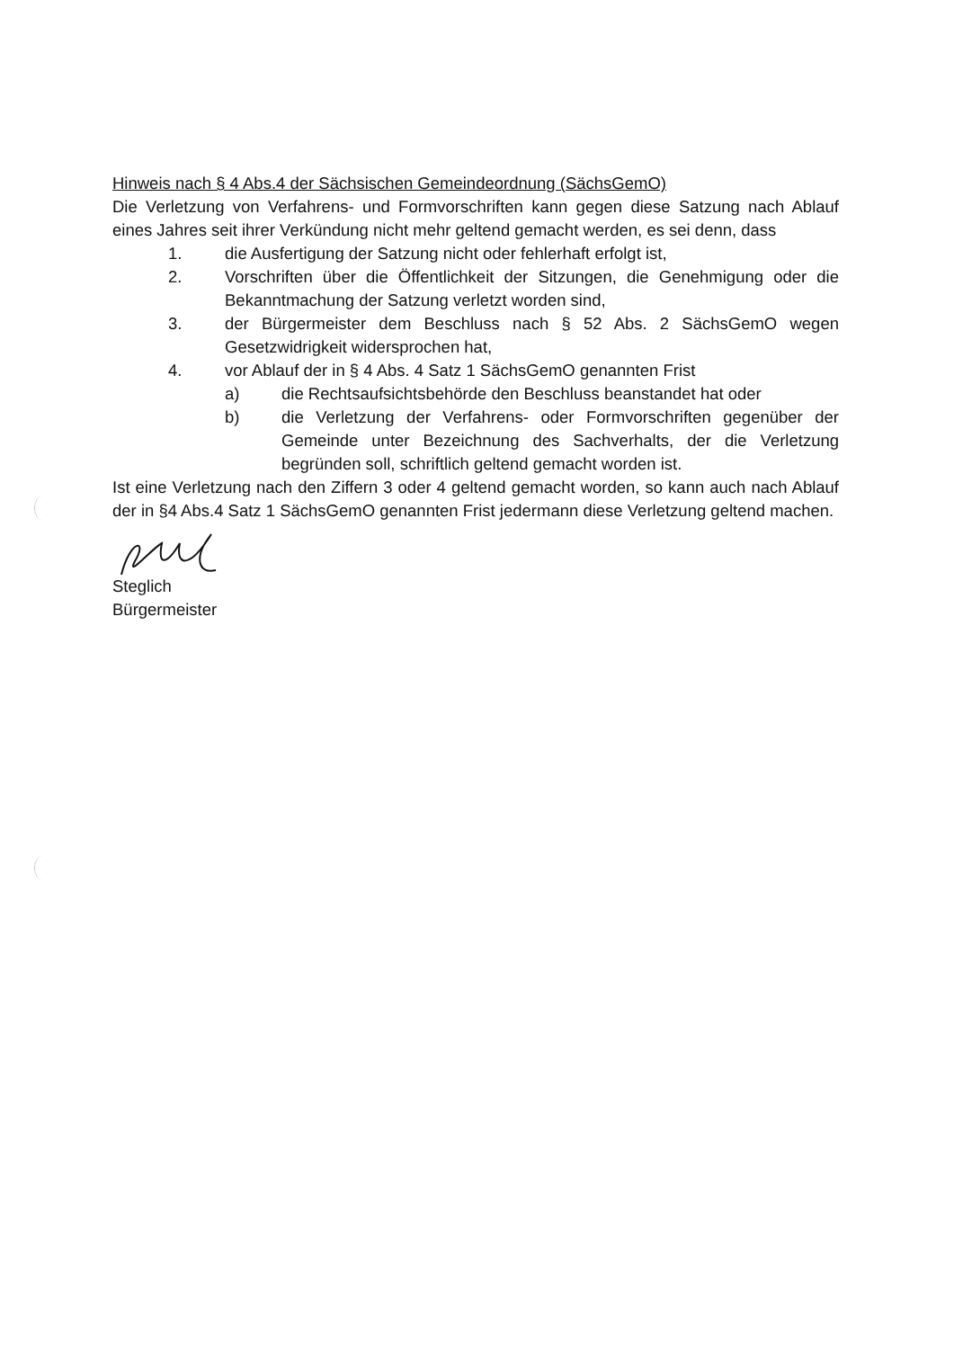Hinweis nach § 4 Abs.4 der Sächsischen Gemeindeordnung (SächsGemO)
Die Verletzung von Verfahrens- und Formvorschriften kann gegen diese Satzung nach Ablauf eines Jahres seit ihrer Verkündung nicht mehr geltend gemacht werden, es sei denn, dass
1. die Ausfertigung der Satzung nicht oder fehlerhaft erfolgt ist,
2. Vorschriften über die Öffentlichkeit der Sitzungen, die Genehmigung oder die Bekanntmachung der Satzung verletzt worden sind,
3. der Bürgermeister dem Beschluss nach § 52 Abs. 2 SächsGemO wegen Gesetzwidrigkeit widersprochen hat,
4. vor Ablauf der in § 4 Abs. 4 Satz 1 SächsGemO genannten Frist
a) die Rechtsaufsichtsbehörde den Beschluss beanstandet hat oder
b) die Verletzung der Verfahrens- oder Formvorschriften gegenüber der Gemeinde unter Bezeichnung des Sachverhalts, der die Verletzung begründen soll, schriftlich geltend gemacht worden ist.
Ist eine Verletzung nach den Ziffern 3 oder 4 geltend gemacht worden, so kann auch nach Ablauf der in §4 Abs.4 Satz 1 SächsGemO genannten Frist jedermann diese Verletzung geltend machen.
Steglich
Bürgermeister